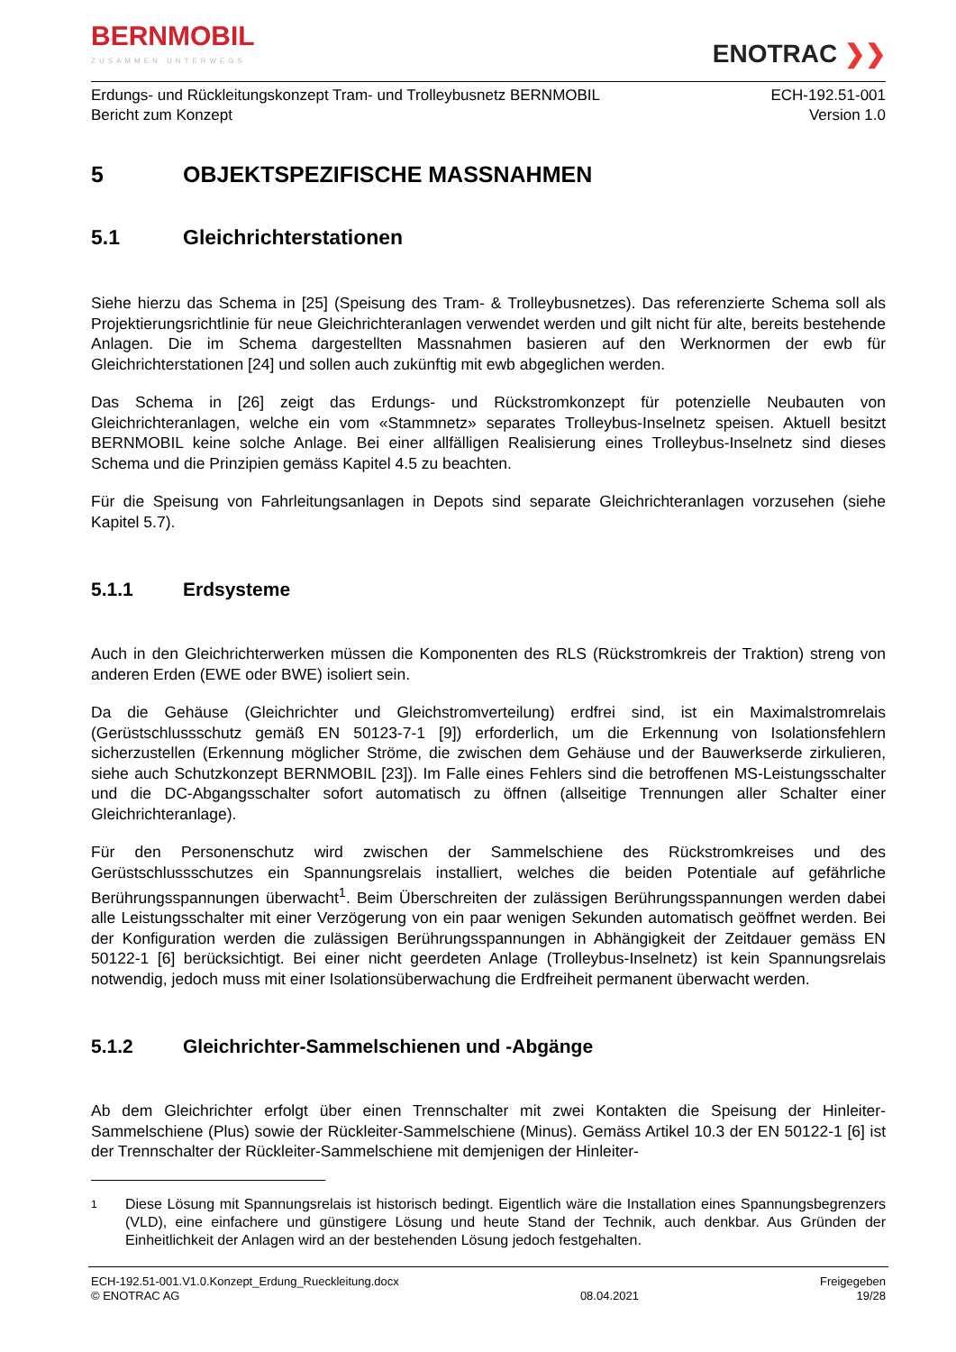BERNMOBIL
ZUSAMMEN UNTERWEGS
ENOTRAC ❯❯
Erdungs- und Rückleitungskonzept Tram- und Trolleybusnetz BERNMOBIL
Bericht zum Konzept
ECH-192.51-001
Version 1.0
5 OBJEKTSPEZIFISCHE MASSNAHMEN
5.1 Gleichrichterstationen
Siehe hierzu das Schema in [25] (Speisung des Tram- & Trolleybusnetzes). Das referenzierte Schema soll als Projektierungsrichtlinie für neue Gleichrichteranlagen verwendet werden und gilt nicht für alte, bereits bestehende Anlagen. Die im Schema dargestellten Massnahmen basieren auf den Werknormen der ewb für Gleichrichterstationen [24] und sollen auch zukünftig mit ewb abgeglichen werden.
Das Schema in [26] zeigt das Erdungs- und Rückstromkonzept für potenzielle Neubauten von Gleichrichteranlagen, welche ein vom «Stammnetz» separates Trolleybus-Inselnetz speisen. Aktuell besitzt BERNMOBIL keine solche Anlage. Bei einer allfälligen Realisierung eines Trolleybus-Inselnetz sind dieses Schema und die Prinzipien gemäss Kapitel 4.5 zu beachten.
Für die Speisung von Fahrleitungsanlagen in Depots sind separate Gleichrichteranlagen vorzusehen (siehe Kapitel 5.7).
5.1.1 Erdsysteme
Auch in den Gleichrichterwerken müssen die Komponenten des RLS (Rückstromkreis der Traktion) streng von anderen Erden (EWE oder BWE) isoliert sein.
Da die Gehäuse (Gleichrichter und Gleichstromverteilung) erdfrei sind, ist ein Maximalstromrelais (Gerüstschlussschutz gemäß EN 50123-7-1 [9]) erforderlich, um die Erkennung von Isolationsfehlern sicherzustellen (Erkennung möglicher Ströme, die zwischen dem Gehäuse und der Bauwerkserde zirkulieren, siehe auch Schutzkonzept BERNMOBIL [23]). Im Falle eines Fehlers sind die betroffenen MS-Leistungsschalter und die DC-Abgangsschalter sofort automatisch zu öffnen (allseitige Trennungen aller Schalter einer Gleichrichteranlage).
Für den Personenschutz wird zwischen der Sammelschiene des Rückstromkreises und des Gerüstschlussschutzes ein Spannungsrelais installiert, welches die beiden Potentiale auf gefährliche Berührungsspannungen überwacht<sup>1</sup>. Beim Überschreiten der zulässigen Berührungsspannungen werden dabei alle Leistungsschalter mit einer Verzögerung von ein paar wenigen Sekunden automatisch geöffnet werden. Bei der Konfiguration werden die zulässigen Berührungsspannungen in Abhängigkeit der Zeitdauer gemäss EN 50122-1 [6] berücksichtigt. Bei einer nicht geerdeten Anlage (Trolleybus-Inselnetz) ist kein Spannungsrelais notwendig, jedoch muss mit einer Isolationsüberwachung die Erdfreiheit permanent überwacht werden.
5.1.2 Gleichrichter-Sammelschienen und -Abgänge
Ab dem Gleichrichter erfolgt über einen Trennschalter mit zwei Kontakten die Speisung der Hinleiter-Sammelschiene (Plus) sowie der Rückleiter-Sammelschiene (Minus). Gemäss Artikel 10.3 der EN 50122-1 [6] ist der Trennschalter der Rückleiter-Sammelschiene mit demjenigen der Hinleiter-
1
Diese Lösung mit Spannungsrelais ist historisch bedingt. Eigentlich wäre die Installation eines Spannungsbegrenzers (VLD), eine einfachere und günstigere Lösung und heute Stand der Technik, auch denkbar. Aus Gründen der Einheitlichkeit der Anlagen wird an der bestehenden Lösung jedoch festgehalten.
ECH-192.51-001.V1.0.Konzept_Erdung_Rueckleitung.docx
© ENOTRAC AG
08.04.2021 Freigegeben
19/28